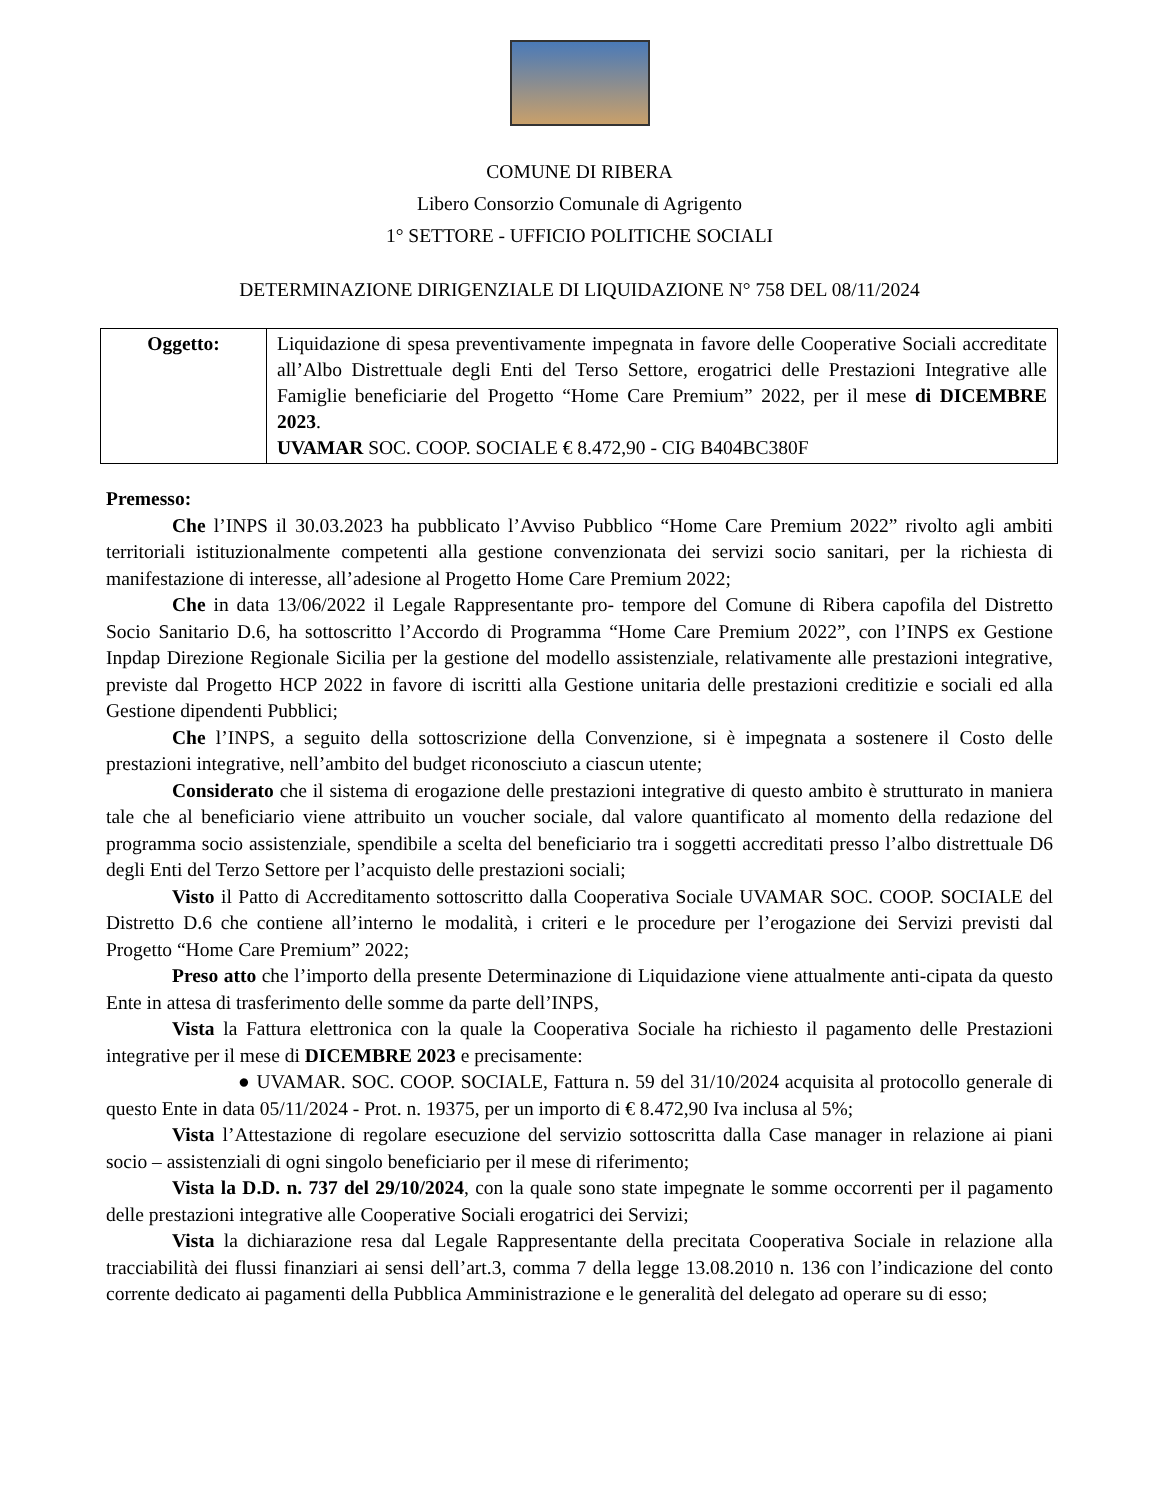COMUNE DI RIBERA
Libero Consorzio Comunale di Agrigento
1° SETTORE - UFFICIO POLITICHE SOCIALI
DETERMINAZIONE DIRIGENZIALE DI LIQUIDAZIONE N° 758 DEL 08/11/2024
| Oggetto: | Liquidazione di spesa preventivamente impegnata in favore delle Cooperative Sociali accreditate all’Albo Distrettuale degli Enti del Terso Settore, erogatrici delle Prestazioni Integrative alle Famiglie beneficiarie del Progetto “Home Care Premium” 2022, per il mese di DICEMBRE 2023 . UVAMAR SOC. COOP. SOCIALE € 8.472,90 - CIG B404BC380F |
Premesso:
Che l’INPS il 30.03.2023 ha pubblicato l’Avviso Pubblico “Home Care Premium 2022” rivolto agli ambiti territoriali istituzionalmente competenti alla gestione convenzionata dei servizi socio sanitari, per la richiesta di manifestazione di interesse, all’adesione al Progetto Home Care Premium 2022;
Che in data 13/06/2022 il Legale Rappresentante pro- tempore del Comune di Ribera capofila del Distretto Socio Sanitario D.6, ha sottoscritto l’Accordo di Programma “Home Care Premium 2022”, con l’INPS ex Gestione Inpdap Direzione Regionale Sicilia per la gestione del modello assistenziale, relativamente alle prestazioni integrative, previste dal Progetto HCP 2022 in favore di iscritti alla Gestione unitaria delle prestazioni creditizie e sociali ed alla Gestione dipendenti Pubblici;
Che l’INPS, a seguito della sottoscrizione della Convenzione, si è impegnata a sostenere il Costo delle prestazioni integrative, nell’ambito del budget riconosciuto a ciascun utente;
Considerato che il sistema di erogazione delle prestazioni integrative di questo ambito è strutturato in maniera tale che al beneficiario viene attribuito un voucher sociale, dal valore quantificato al momento della redazione del programma socio assistenziale, spendibile a scelta del beneficiario tra i soggetti accreditati presso l’albo distrettuale D6 degli Enti del Terzo Settore per l’acquisto delle prestazioni sociali;
Visto il Patto di Accreditamento sottoscritto dalla Cooperativa Sociale UVAMAR SOC. COOP. SOCIALE del Distretto D.6 che contiene all’interno le modalità, i criteri e le procedure per l’erogazione dei Servizi previsti dal Progetto “Home Care Premium” 2022;
Preso atto che l’importo della presente Determinazione di Liquidazione viene attualmente anti-cipata da questo Ente in attesa di trasferimento delle somme da parte dell’INPS,
Vista la Fattura elettronica con la quale la Cooperativa Sociale ha richiesto il pagamento delle Prestazioni integrative per il mese di DICEMBRE 2023 e precisamente:
● UVAMAR. SOC. COOP. SOCIALE, Fattura n. 59 del 31/10/2024 acquisita al protocollo generale di questo Ente in data 05/11/2024 - Prot. n. 19375, per un importo di € 8.472,90 Iva inclusa al 5%;
Vista l’Attestazione di regolare esecuzione del servizio sottoscritta dalla Case manager in relazione ai piani socio – assistenziali di ogni singolo beneficiario per il mese di riferimento;
Vista la D.D. n. 737 del 29/10/2024, con la quale sono state impegnate le somme occorrenti per il pagamento delle prestazioni integrative alle Cooperative Sociali erogatrici dei Servizi;
Vista la dichiarazione resa dal Legale Rappresentante della precitata Cooperativa Sociale in relazione alla tracciabilità dei flussi finanziari ai sensi dell’art.3, comma 7 della legge 13.08.2010 n. 136 con l’indicazione del conto corrente dedicato ai pagamenti della Pubblica Amministrazione e le generalità del delegato ad operare su di esso;